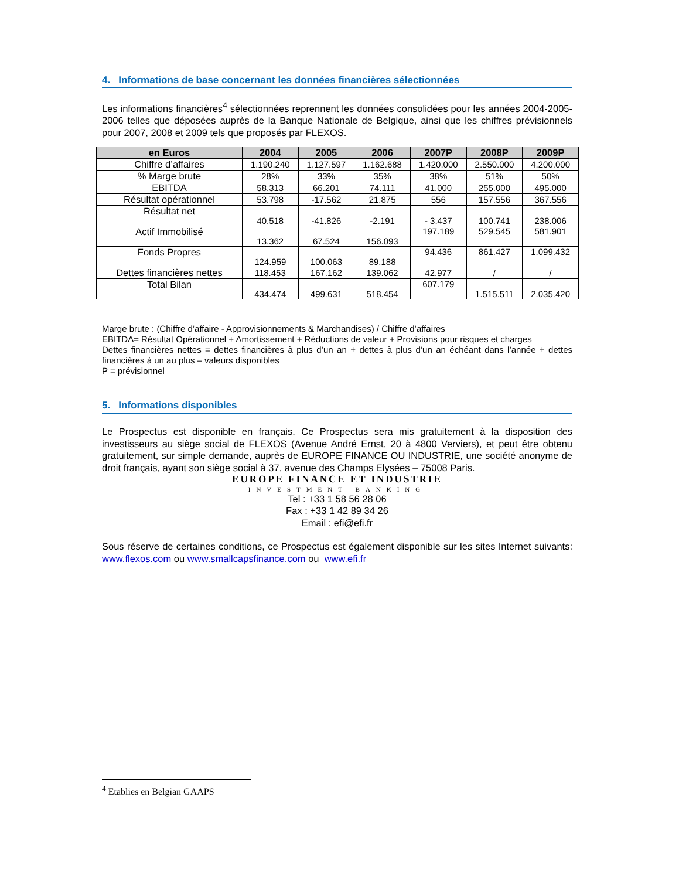4. Informations de base concernant les données financières sélectionnées
Les informations financières<sup>4</sup> sélectionnées reprennent les données consolidées pour les années 2004-2005-2006 telles que déposées auprès de la Banque Nationale de Belgique, ainsi que les chiffres prévisionnels pour 2007, 2008 et 2009 tels que proposés par FLEXOS.
| en Euros | 2004 | 2005 | 2006 | 2007P | 2008P | 2009P |
| --- | --- | --- | --- | --- | --- | --- |
| Chiffre d’affaires | 1.190.240 | 1.127.597 | 1.162.688 | 1.420.000 | 2.550.000 | 4.200.000 |
| % Marge brute | 28% | 33% | 35% | 38% | 51% | 50% |
| EBITDA | 58.313 | 66.201 | 74.111 | 41.000 | 255.000 | 495.000 |
| Résultat opérationnel | 53.798 | -17.562 | 21.875 | 556 | 157.556 | 367.556 |
| Résultat net | 40.518 | -41.826 | -2.191 | - 3.437 | 100.741 | 238.006 |
| Actif Immobilisé | 13.362 | 67.524 | 156.093 | 197.189 | 529.545 | 581.901 |
| Fonds Propres | 124.959 | 100.063 | 89.188 | 94.436 | 861.427 | 1.099.432 |
| Dettes financières nettes | 118.453 | 167.162 | 139.062 | 42.977 | / | / |
| Total Bilan | 434.474 | 499.631 | 518.454 | 607.179 | 1.515.511 | 2.035.420 |
Marge brute : (Chiffre d’affaire - Approvisionnements & Marchandises) / Chiffre d’affaires
EBITDA= Résultat Opérationnel + Amortissement + Réductions de valeur + Provisions pour risques et charges
Dettes financières nettes = dettes financières à plus d’un an + dettes à plus d’un an échéant dans l’année + dettes financières à un au plus – valeurs disponibles
P = prévisionnel
5. Informations disponibles
Le Prospectus est disponible en français. Ce Prospectus sera mis gratuitement à la disposition des investisseurs au siège social de FLEXOS (Avenue André Ernst, 20 à 4800 Verviers), et peut être obtenu gratuitement, sur simple demande, auprès de EUROPE FINANCE OU INDUSTRIE, une société anonyme de droit français, ayant son siège social à 37, avenue des Champs Elysées – 75008 Paris.
EUROPE FINANCE ET INDUSTRIE
INVESTMENT BANKING
Tel : +33 1 58 56 28 06
Fax : +33 1 42 89 34 26
Email : efi@efi.fr
Sous réserve de certaines conditions, ce Prospectus est également disponible sur les sites Internet suivants: www.flexos.com ou www.smallcapsfinance.com ou www.efi.fr
<sup>4</sup> Etablies en Belgian GAAPS